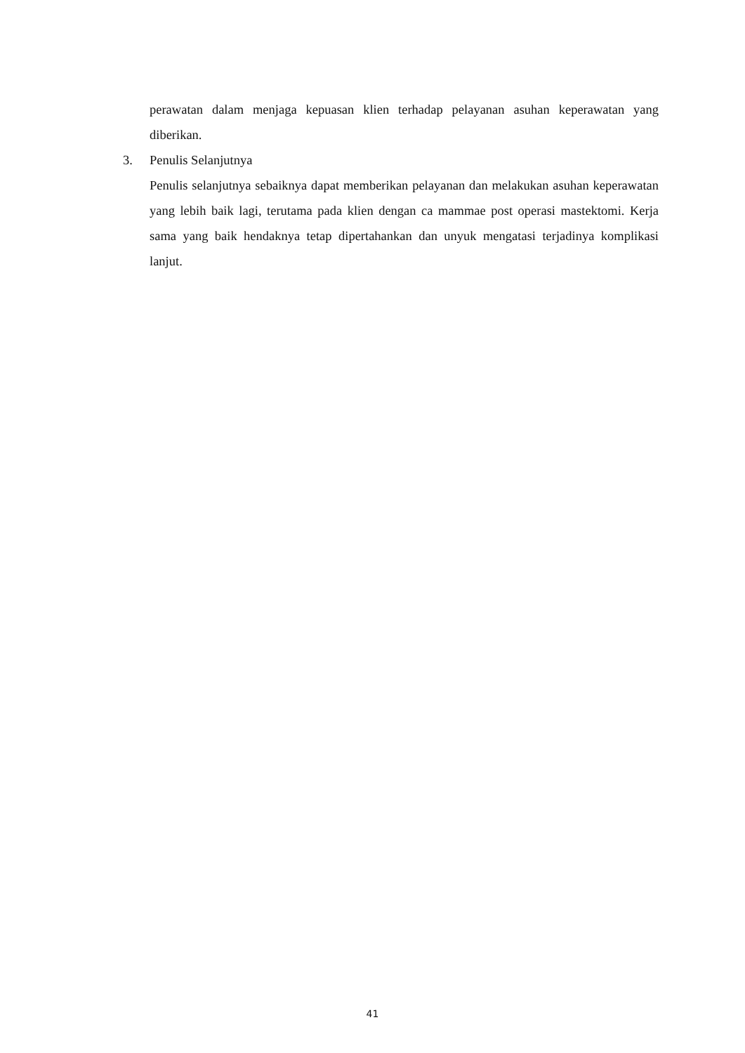perawatan dalam menjaga kepuasan klien terhadap pelayanan asuhan keperawatan yang diberikan.
3. Penulis Selanjutnya
Penulis selanjutnya sebaiknya dapat memberikan pelayanan dan melakukan asuhan keperawatan yang lebih baik lagi, terutama pada klien dengan ca mammae post operasi mastektomi. Kerja sama yang baik hendaknya tetap dipertahankan dan unyuk mengatasi terjadinya komplikasi lanjut.
41